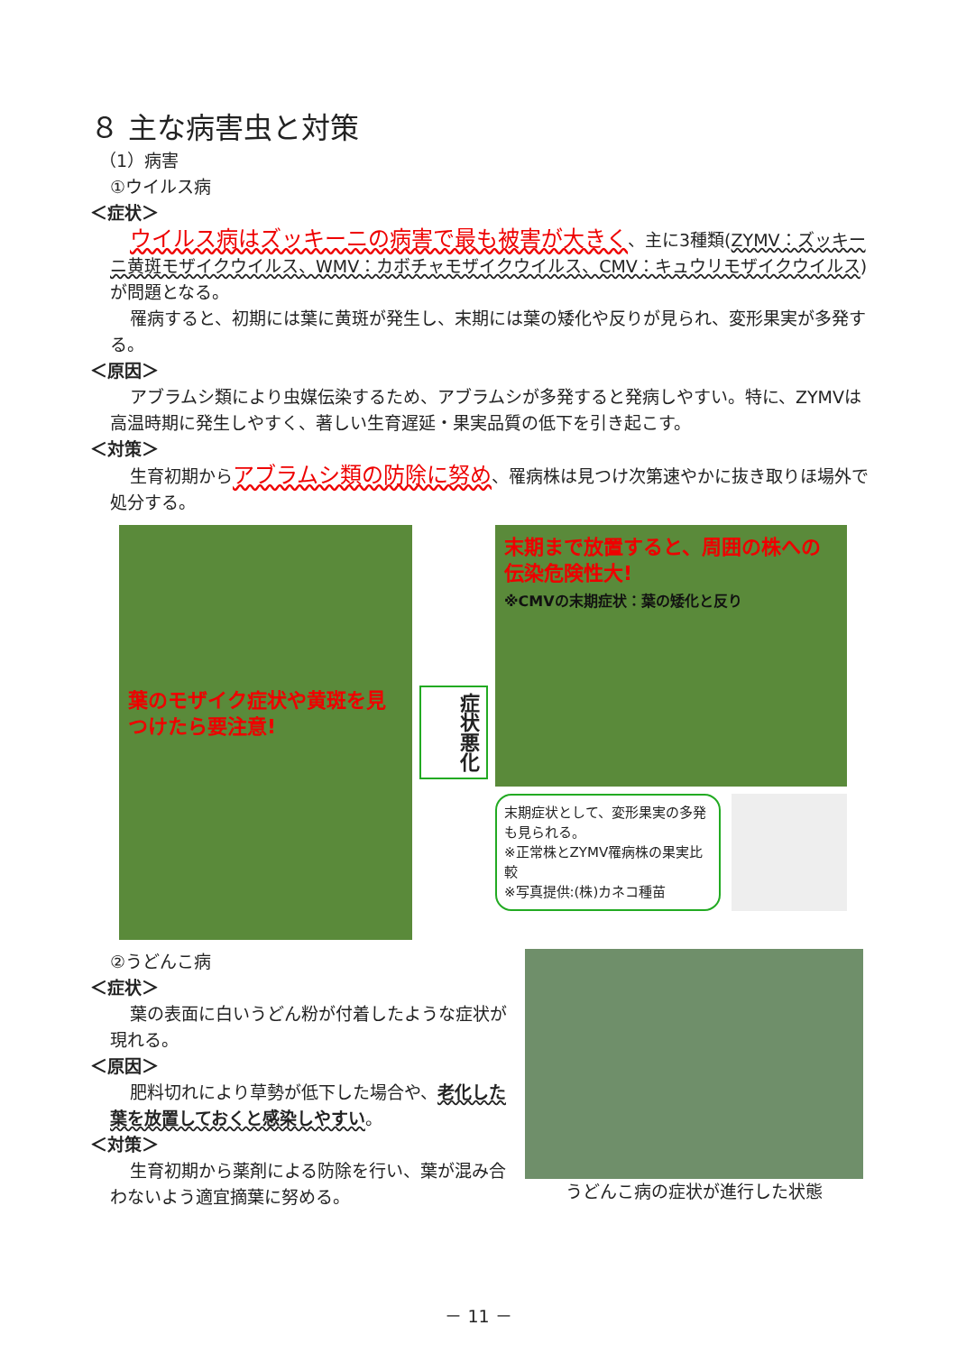８ 主な病害虫と対策
（1）病害
①ウイルス病
＜症状＞
ウイルス病はズッキーニの病害で最も被害が大きく、主に3種類(ZYMV：ズッキーニ黄斑モザイクウイルス、WMV：カボチャモザイクウイルス、CMV：キュウリモザイクウイルス)が問題となる。
罹病すると、初期には葉に黄斑が発生し、末期には葉の矮化や反りが見られ、変形果実が多発する。
＜原因＞
アブラムシ類により虫媒伝染するため、アブラムシが多発すると発病しやすい。特に、ZYMVは高温時期に発生しやすく、著しい生育遅延・果実品質の低下を引き起こす。
＜対策＞
生育初期からアブラムシ類の防除に努め、罹病株は見つけ次第速やかに抜き取りほ場外で処分する。
葉のモザイク症状や黄斑を見つけたら要注意!
症状悪化
末期まで放置すると、周囲の株への伝染危険性大!
※CMVの末期症状：葉の矮化と反り
末期症状として、変形果実の多発も見られる。
※正常株とZYMV罹病株の果実比較
※写真提供:(株)カネコ種苗
②うどんこ病
＜症状＞
葉の表面に白いうどん粉が付着したような症状が現れる。
＜原因＞
肥料切れにより草勢が低下した場合や、老化した葉を放置しておくと感染しやすい。
＜対策＞
生育初期から薬剤による防除を行い、葉が混み合わないよう適宜摘葉に努める。
うどんこ病の症状が進行した状態
－ 11 －